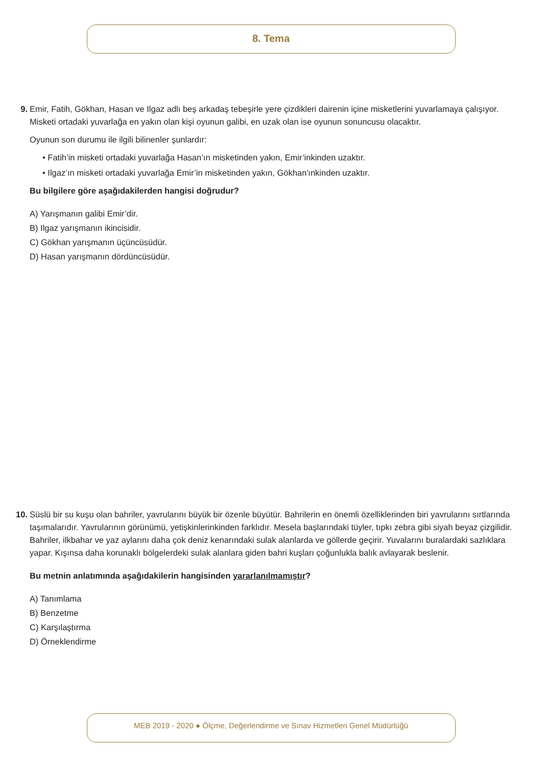8. Tema
9.
Emir, Fatih, Gökhan, Hasan ve Ilgaz adlı beş arkadaş tebeşirle yere çizdikleri dairenin içine misketlerini yuvarlamaya çalışıyor. Misketi ortadaki yuvarlağa en yakın olan kişi oyunun galibi, en uzak olan ise oyunun sonuncusu olacaktır.
Oyunun son durumu ile ilgili bilinenler şunlardır:
• Fatih’in misketi ortadaki yuvarlağa Hasan’ın misketinden yakın, Emir’inkinden uzaktır.
• Ilgaz’ın misketi ortadaki yuvarlağa Emir’in misketinden yakın, Gökhan'ınkinden uzaktır.
Bu bilgilere göre aşağıdakilerden hangisi doğrudur?
A) Yarışmanın galibi Emir’dir.
B) Ilgaz yarışmanın ikincisidir.
C) Gökhan yarışmanın üçüncüsüdür.
D) Hasan yarışmanın dördüncüsüdür.
10.
Süslü bir su kuşu olan bahriler, yavrularını büyük bir özenle büyütür. Bahrilerin en önemli özelliklerinden biri yavrularını sırtlarında taşımalarıdır. Yavrularının görünümü, yetişkinlerinkinden farklıdır. Mesela başlarındaki tüyler, tıpkı zebra gibi siyah beyaz çizgilidir. Bahriler, ilkbahar ve yaz aylarını daha çok deniz kenarındaki sulak alanlarda ve göllerde geçirir. Yuvalarını buralardaki sazlıklara yapar. Kışınsa daha korunaklı bölgelerdeki sulak alanlara giden bahri kuşları çoğunlukla balık avlayarak beslenir.
Bu metnin anlatımında aşağıdakilerin hangisinden yararlanılmamıştır?
A) Tanımlama
B) Benzetme
C) Karşılaştırma
D) Örneklendirme
MEB 2019 - 2020 ● Ölçme, Değerlendirme ve Sınav Hizmetleri Genel Müdürlüğü